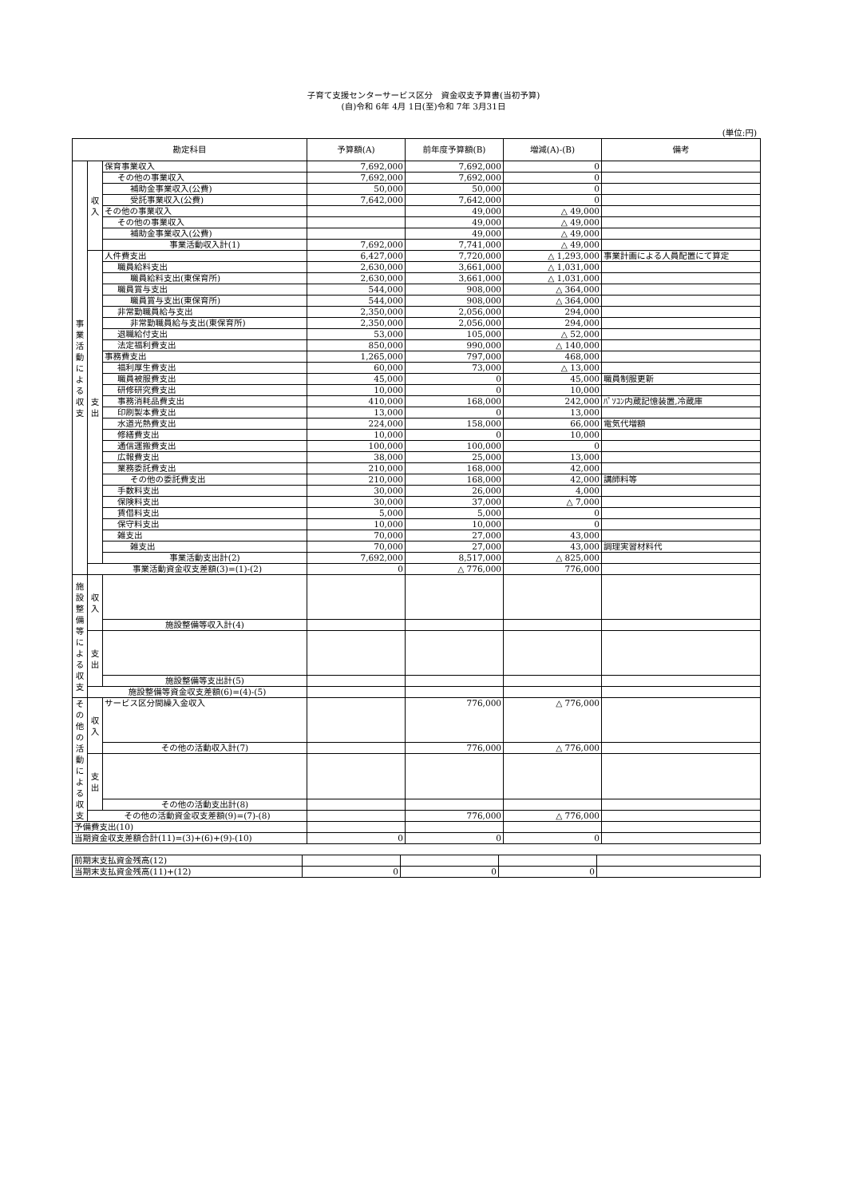子育て支援センターサービス区分　資金収支予算書(当初予算)
(自)令和 6年 4月 1日(至)令和 7年 3月31日
(単位:円)
| 勘定科目 | | | 予算額(A) | 前年度予算額(B) | 増減(A)-(B) | 備考 |
| --- | --- | --- | --- | --- | --- | --- |
| 事業活動による収支 | 収入 | 保育事業収入 | 7,692,000 | 7,692,000 | 0 | |
| | | その他の事業収入 | 7,692,000 | 7,692,000 | 0 | |
| | | 補助金事業収入(公費) | 50,000 | 50,000 | 0 | |
| | | 受託事業収入(公費) | 7,642,000 | 7,642,000 | 0 | |
| | | その他の事業収入 | | 49,000 | △ 49,000 | |
| | | その他の事業収入 | | 49,000 | △ 49,000 | |
| | | 補助金事業収入(公費) | | 49,000 | △ 49,000 | |
| | | 事業活動収入計(1) | 7,692,000 | 7,741,000 | △ 49,000 | |
| | 支出 | 人件費支出 | 6,427,000 | 7,720,000 | △ 1,293,000 | 事業計画による人員配置にて算定 |
| | | 職員給料支出 | 2,630,000 | 3,661,000 | △ 1,031,000 | |
| | | 職員給料支出(東保育所) | 2,630,000 | 3,661,000 | △ 1,031,000 | |
| | | 職員賞与支出 | 544,000 | 908,000 | △ 364,000 | |
| | | 職員賞与支出(東保育所) | 544,000 | 908,000 | △ 364,000 | |
| | | 非常勤職員給与支出 | 2,350,000 | 2,056,000 | 294,000 | |
| | | 非常勤職員給与支出(東保育所) | 2,350,000 | 2,056,000 | 294,000 | |
| | | 退職給付支出 | 53,000 | 105,000 | △ 52,000 | |
| | | 法定福利費支出 | 850,000 | 990,000 | △ 140,000 | |
| | | 事務費支出 | 1,265,000 | 797,000 | 468,000 | |
| | | 福利厚生費支出 | 60,000 | 73,000 | △ 13,000 | |
| | | 職員被服費支出 | 45,000 | 0 | 45,000 | 職員制服更新 |
| | | 研修研究費支出 | 10,000 | 0 | 10,000 | |
| | | 事務消耗品費支出 | 410,000 | 168,000 | 242,000 | ﾊﾟｿｺﾝ内蔵記憶装置,冷蔵庫 |
| | | 印刷製本費支出 | 13,000 | 0 | 13,000 | |
| | | 水道光熱費支出 | 224,000 | 158,000 | 66,000 | 電気代増額 |
| | | 修繕費支出 | 10,000 | 0 | 10,000 | |
| | | 通信運搬費支出 | 100,000 | 100,000 | 0 | |
| | | 広報費支出 | 38,000 | 25,000 | 13,000 | |
| | | 業務委託費支出 | 210,000 | 168,000 | 42,000 | |
| | | その他の委託費支出 | 210,000 | 168,000 | 42,000 | 講師料等 |
| | | 手数料支出 | 30,000 | 26,000 | 4,000 | |
| | | 保険料支出 | 30,000 | 37,000 | △ 7,000 | |
| | | 賃借料支出 | 5,000 | 5,000 | 0 | |
| | | 保守料支出 | 10,000 | 10,000 | 0 | |
| | | 雑支出 | 70,000 | 27,000 | 43,000 | |
| | | 雑支出 | 70,000 | 27,000 | 43,000 | 調理実習材料代 |
| | | 事業活動支出計(2) | 7,692,000 | 8,517,000 | △ 825,000 | |
| | 事業活動資金収支差額(3)=(1)-(2) | | 0 | △ 776,000 | 776,000 | |
| 施設整備等による収支 | 収入 | | | | | |
| | | 施設整備等収入計(4) | | | | |
| | 支出 | | | | | |
| | | 施設整備等支出計(5) | | | | |
| | 施設整備等資金収支差額(6)=(4)-(5) | | | | | |
| その他の活動による収支 | 収入 | サービス区分間繰入金収入 | | 776,000 | △ 776,000 | |
| | | その他の活動収入計(7) | | 776,000 | △ 776,000 | |
| | 支出 | | | | | |
| | | その他の活動支出計(8) | | | | |
| | その他の活動資金収支差額(9)=(7)-(8) | | | 776,000 | △ 776,000 | |
| 予備費支出(10) | | | | | | |
| 当期資金収支差額合計(11)=(3)+(6)+(9)-(10) | | | 0 | 0 | 0 | |
| 前期末支払資金残高(12) | | | | |
| 当期末支払資金残高(11)+(12) | 0 | 0 | 0 | |